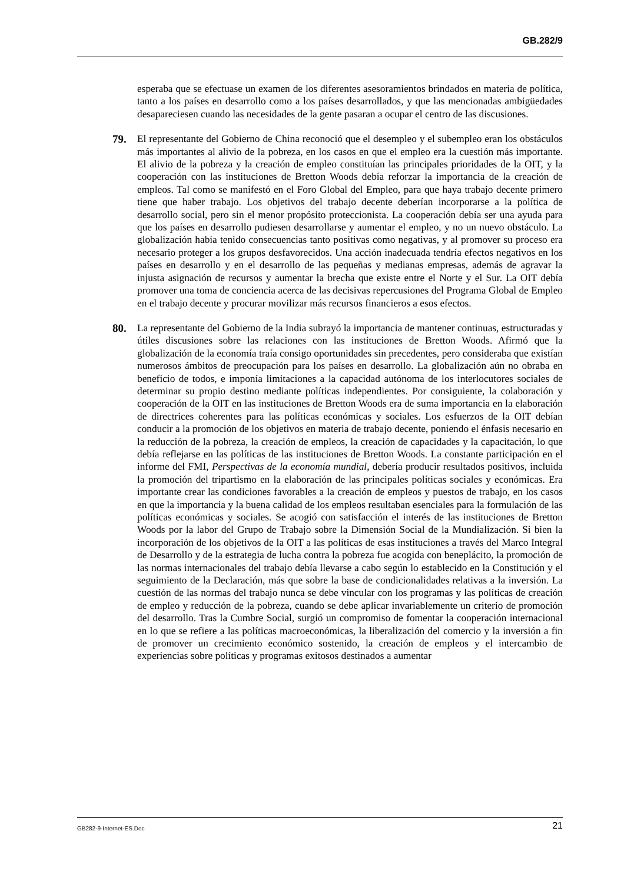GB.282/9
esperaba que se efectuase un examen de los diferentes asesoramientos brindados en materia de política, tanto a los países en desarrollo como a los países desarrollados, y que las mencionadas ambigüedades desapareciesen cuando las necesidades de la gente pasaran a ocupar el centro de las discusiones.
79. El representante del Gobierno de China reconoció que el desempleo y el subempleo eran los obstáculos más importantes al alivio de la pobreza, en los casos en que el empleo era la cuestión más importante. El alivio de la pobreza y la creación de empleo constituían las principales prioridades de la OIT, y la cooperación con las instituciones de Bretton Woods debía reforzar la importancia de la creación de empleos. Tal como se manifestó en el Foro Global del Empleo, para que haya trabajo decente primero tiene que haber trabajo. Los objetivos del trabajo decente deberían incorporarse a la política de desarrollo social, pero sin el menor propósito proteccionista. La cooperación debía ser una ayuda para que los países en desarrollo pudiesen desarrollarse y aumentar el empleo, y no un nuevo obstáculo. La globalización había tenido consecuencias tanto positivas como negativas, y al promover su proceso era necesario proteger a los grupos desfavorecidos. Una acción inadecuada tendría efectos negativos en los países en desarrollo y en el desarrollo de las pequeñas y medianas empresas, además de agravar la injusta asignación de recursos y aumentar la brecha que existe entre el Norte y el Sur. La OIT debía promover una toma de conciencia acerca de las decisivas repercusiones del Programa Global de Empleo en el trabajo decente y procurar movilizar más recursos financieros a esos efectos.
80. La representante del Gobierno de la India subrayó la importancia de mantener continuas, estructuradas y útiles discusiones sobre las relaciones con las instituciones de Bretton Woods. Afirmó que la globalización de la economía traía consigo oportunidades sin precedentes, pero consideraba que existían numerosos ámbitos de preocupación para los países en desarrollo. La globalización aún no obraba en beneficio de todos, e imponía limitaciones a la capacidad autónoma de los interlocutores sociales de determinar su propio destino mediante políticas independientes. Por consiguiente, la colaboración y cooperación de la OIT en las instituciones de Bretton Woods era de suma importancia en la elaboración de directrices coherentes para las políticas económicas y sociales. Los esfuerzos de la OIT debían conducir a la promoción de los objetivos en materia de trabajo decente, poniendo el énfasis necesario en la reducción de la pobreza, la creación de empleos, la creación de capacidades y la capacitación, lo que debía reflejarse en las políticas de las instituciones de Bretton Woods. La constante participación en el informe del FMI, Perspectivas de la economía mundial, debería producir resultados positivos, incluida la promoción del tripartismo en la elaboración de las principales políticas sociales y económicas. Era importante crear las condiciones favorables a la creación de empleos y puestos de trabajo, en los casos en que la importancia y la buena calidad de los empleos resultaban esenciales para la formulación de las políticas económicas y sociales. Se acogió con satisfacción el interés de las instituciones de Bretton Woods por la labor del Grupo de Trabajo sobre la Dimensión Social de la Mundialización. Si bien la incorporación de los objetivos de la OIT a las políticas de esas instituciones a través del Marco Integral de Desarrollo y de la estrategia de lucha contra la pobreza fue acogida con beneplácito, la promoción de las normas internacionales del trabajo debía llevarse a cabo según lo establecido en la Constitución y el seguimiento de la Declaración, más que sobre la base de condicionalidades relativas a la inversión. La cuestión de las normas del trabajo nunca se debe vincular con los programas y las políticas de creación de empleo y reducción de la pobreza, cuando se debe aplicar invariablemente un criterio de promoción del desarrollo. Tras la Cumbre Social, surgió un compromiso de fomentar la cooperación internacional en lo que se refiere a las políticas macroeconómicas, la liberalización del comercio y la inversión a fin de promover un crecimiento económico sostenido, la creación de empleos y el intercambio de experiencias sobre políticas y programas exitosos destinados a aumentar
GB282-9-Internet-ES.Doc 21